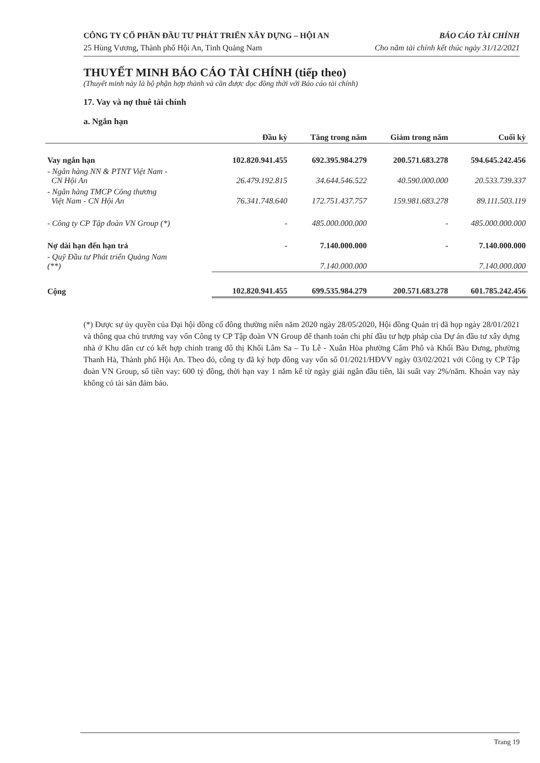CÔNG TY CỔ PHẦN ĐẦU TƯ PHÁT TRIỂN XÂY DỰNG – HỘI AN BÁO CÁO TÀI CHÍNH
25 Hùng Vương, Thành phố Hội An, Tỉnh Quảng Nam Cho năm tài chính kết thúc ngày 31/12/2021
THUYẾT MINH BÁO CÁO TÀI CHÍNH (tiếp theo)
(Thuyết minh này là bộ phận hợp thành và cần được đọc đồng thời với Báo cáo tài chính)
17. Vay và nợ thuê tài chính
a. Ngắn hạn
| | Đầu kỳ | Tăng trong năm | Giảm trong năm | Cuối kỳ |
| --- | --- | --- | --- | --- |
| Vay ngắn hạn | 102.820.941.455 | 692.395.984.279 | 200.571.683.278 | 594.645.242.456 |
| - Ngân hàng NN & PTNT Việt Nam - CN Hội An | 26.479.192.815 | 34.644.546.522 | 40.590.000.000 | 20.533.739.337 |
| - Ngân hàng TMCP Công thương Việt Nam - CN Hội An | 76.341.748.640 | 172.751.437.757 | 159.981.683.278 | 89.111.503.119 |
| - Công ty CP Tập đoàn VN Group (*) | - | 485.000.000.000 | - | 485.000.000.000 |
| Nợ dài hạn đến hạn trả | - | 7.140.000.000 | - | 7.140.000.000 |
| - Quỹ Đầu tư Phát triển Quảng Nam (**) | | 7.140.000.000 | | 7.140.000.000 |
| Cộng | 102.820.941.455 | 699.535.984.279 | 200.571.683.278 | 601.785.242.456 |
(*) Được sự ủy quyền của Đại hội đồng cổ đông thường niên năm 2020 ngày 28/05/2020, Hội đồng Quản trị đã họp ngày 28/01/2021 và thông qua chủ trương vay vốn Công ty CP Tập đoàn VN Group để thanh toán chi phí đầu tư hợp pháp của Dự án đầu tư xây dựng nhà ở Khu dân cư có kết hợp chỉnh trang đô thị Khối Lâm Sa – Tu Lễ - Xuân Hòa phường Cẩm Phô và Khối Bàu Đưng, phường Thanh Hà, Thành phố Hội An. Theo đó, công ty đã ký hợp đồng vay vốn số 01/2021/HĐVV ngày 03/02/2021 với Công ty CP Tập đoàn VN Group, số tiền vay: 600 tỷ đồng, thời hạn vay 1 năm kể từ ngày giải ngân đầu tiên, lãi suất vay 2%/năm. Khoản vay này không có tài sản đảm bảo.
Trang 19